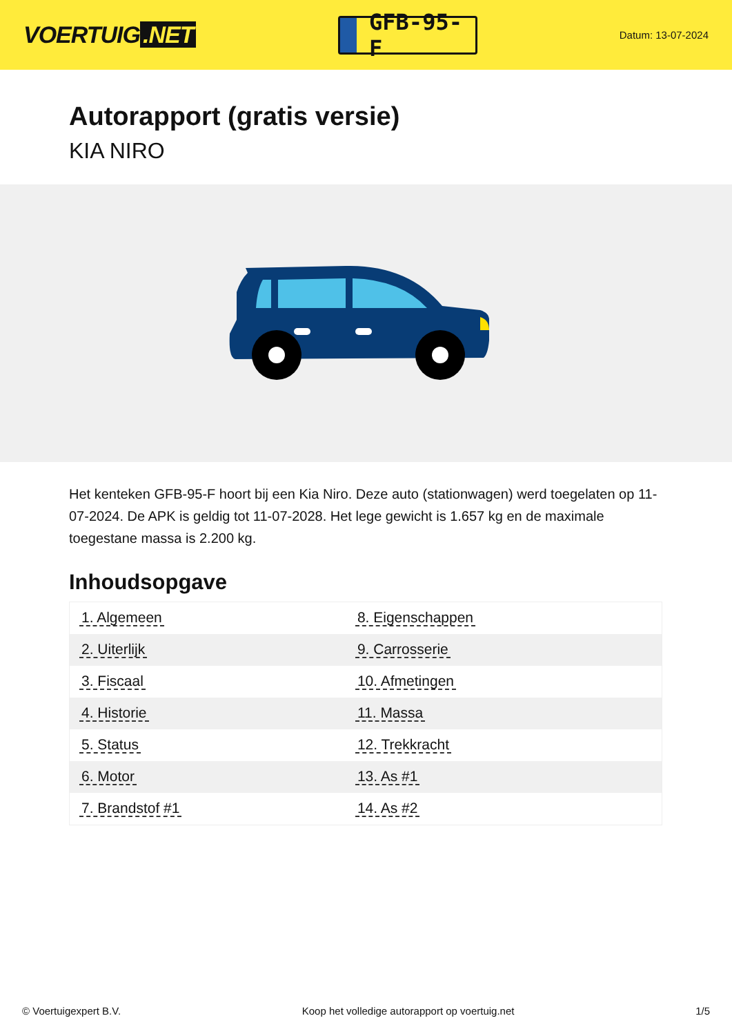VOERTUIG.NET
GFB-95-F
Datum: 13-07-2024
Autorapport (gratis versie)
KIA NIRO
Het kenteken GFB-95-F hoort bij een Kia Niro. Deze auto (stationwagen) werd toegelaten op 11-07-2024. De APK is geldig tot 11-07-2028. Het lege gewicht is 1.657 kg en de maximale toegestane massa is 2.200 kg.
Inhoudsopgave
| 1. Algemeen | 8. Eigenschappen |
| 2. Uiterlijk | 9. Carrosserie |
| 3. Fiscaal | 10. Afmetingen |
| 4. Historie | 11. Massa |
| 5. Status | 12. Trekkracht |
| 6. Motor | 13. As #1 |
| 7. Brandstof #1 | 14. As #2 |
© Voertuigexpert B.V. Koop het volledige autorapport op voertuig.net 1/5